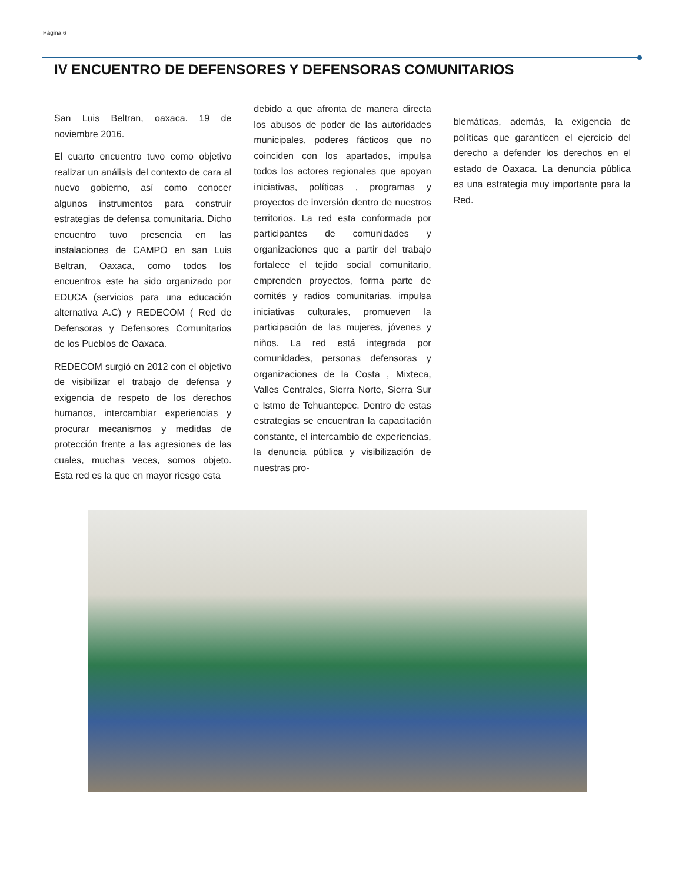Página 6
IV ENCUENTRO DE DEFENSORES Y DEFENSORAS COMUNITARIOS
San Luis Beltran, oaxaca. 19 de noviembre 2016.
El cuarto encuentro tuvo como objetivo realizar un análisis del contexto de cara al nuevo gobierno, así como conocer algunos instrumentos para construir estrategias de defensa comunitaria. Dicho encuentro tuvo presencia en las instalaciones de CAMPO en san Luis Beltran, Oaxaca, como todos los encuentros este ha sido organizado por EDUCA (servicios para una educación alternativa A.C) y REDECOM ( Red de Defensoras y Defensores Comunitarios de los Pueblos de Oaxaca.
REDECOM surgió en 2012 con el objetivo de visibilizar el trabajo de defensa y exigencia de respeto de los derechos humanos, intercambiar experiencias y procurar mecanismos y medidas de protección frente a las agresiones de las cuales, muchas veces, somos objeto. Esta red es la que en mayor riesgo esta
debido a que afronta de manera directa los abusos de poder de las autoridades municipales, poderes fácticos que no coinciden con los apartados, impulsa todos los actores regionales que apoyan iniciativas, políticas , programas y proyectos de inversión dentro de nuestros territorios. La red esta conformada por participantes de comunidades y organizaciones que a partir del trabajo fortalece el tejido social comunitario, emprenden proyectos, forma parte de comités y radios comunitarias, impulsa iniciativas culturales, promueven la participación de las mujeres, jóvenes y niños. La red está integrada por comunidades, personas defensoras y organizaciones de la Costa , Mixteca, Valles Centrales, Sierra Norte, Sierra Sur e Istmo de Tehuantepec. Dentro de estas estrategias se encuentran la capacitación constante, el intercambio de experiencias, la denuncia pública y visibilización de nuestras pro-
blemáticas, además, la exigencia de políticas que garanticen el ejercicio del derecho a defender los derechos en el estado de Oaxaca. La denuncia pública es una estrategia muy importante para la Red.